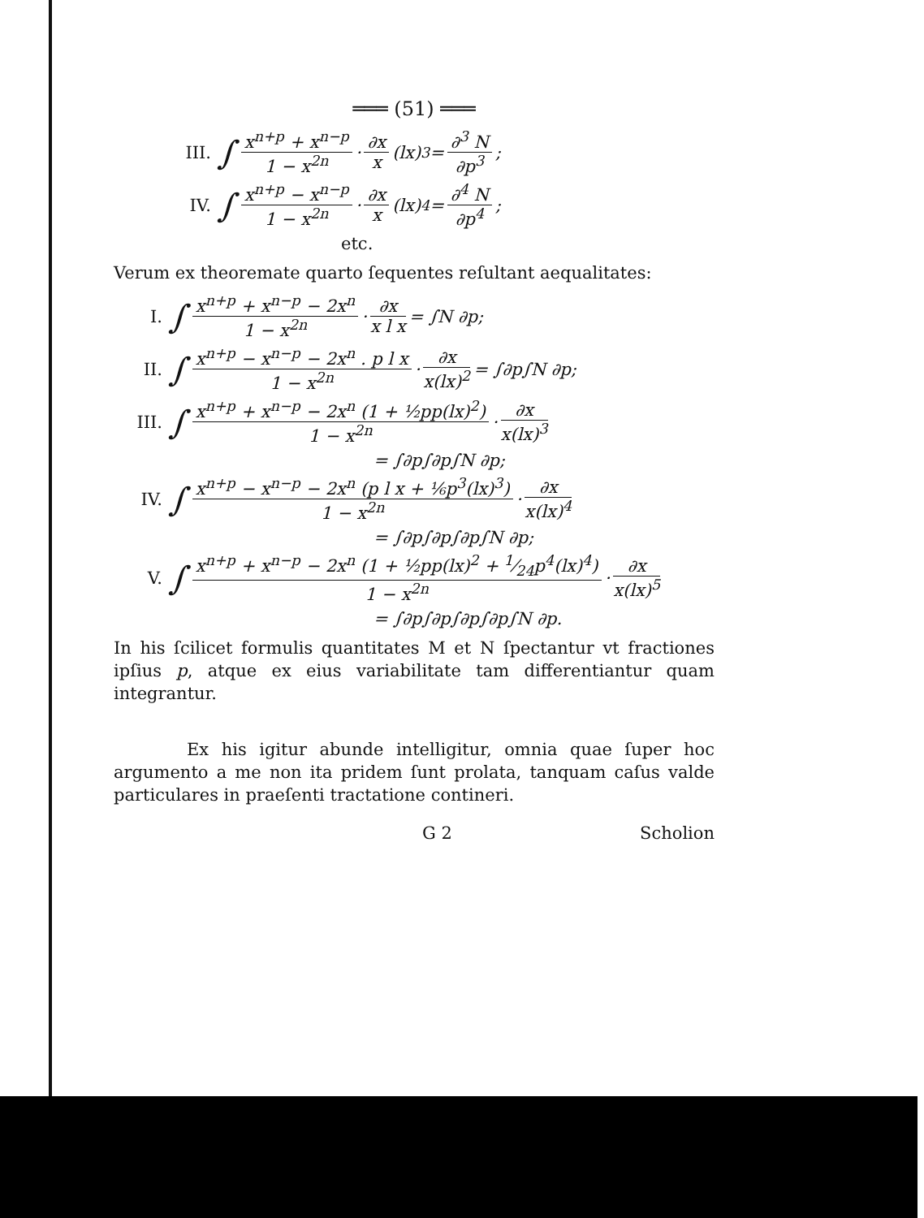═══ (51) ═══
III. ∫ x<sup>n+p</sup> + x<sup>n−p</sup> 1 − x<sup>2n</sup> · ∂x x (lx)<sup>3</sup> = ∂<sup>3</sup> N ∂p<sup>3</sup>;
IV. ∫ x<sup>n+p</sup> − x<sup>n−p</sup> 1 − x<sup>2n</sup> · ∂x x (lx)<sup>4</sup> = ∂<sup>4</sup> N ∂p<sup>4</sup>;
etc.
Verum ex theoremate quarto ſequentes reſultant aequalitates:
I. ∫ x<sup>n+p</sup> + x<sup>n−p</sup> − 2x<sup>n</sup> 1 − x<sup>2n</sup> · ∂x x l x = ∫N ∂p;
II. ∫ x<sup>n+p</sup> − x<sup>n−p</sup> − 2x<sup>n</sup> . p l x 1 − x<sup>2n</sup> · ∂x x(lx)<sup>2</sup> = ∫∂p∫N ∂p;
III. ∫ x<sup>n+p</sup> + x<sup>n−p</sup> − 2x<sup>n</sup> (1 + ½pp(lx)<sup>2</sup>) 1 − x<sup>2n</sup> · ∂x x(lx)<sup>3</sup>
= ∫∂p∫∂p∫N ∂p;
IV. ∫ x<sup>n+p</sup> − x<sup>n−p</sup> − 2x<sup>n</sup> (p l x + ⅙p<sup>3</sup>(lx)<sup>3</sup>) 1 − x<sup>2n</sup> · ∂x x(lx)<sup>4</sup>
= ∫∂p∫∂p∫∂p∫N ∂p;
V. ∫ x<sup>n+p</sup> + x<sup>n−p</sup> − 2x<sup>n</sup> (1 + ½pp(lx)<sup>2</sup> + 1⁄24p<sup>4</sup>(lx)<sup>4</sup>) 1 − x<sup>2n</sup> · ∂x x(lx)<sup>5</sup>
= ∫∂p∫∂p∫∂p∫∂p∫N ∂p.
In his ſcilicet formulis quantitates M et N ſpectantur vt fractiones ipſius p, atque ex eius variabilitate tam differentiantur quam integrantur.
Ex his igitur abunde intelligitur, omnia quae ſuper hoc argumento a me non ita pridem ſunt prolata, tanquam caſus valde particulares in praeſenti tractatione contineri.
G 2 Scholion